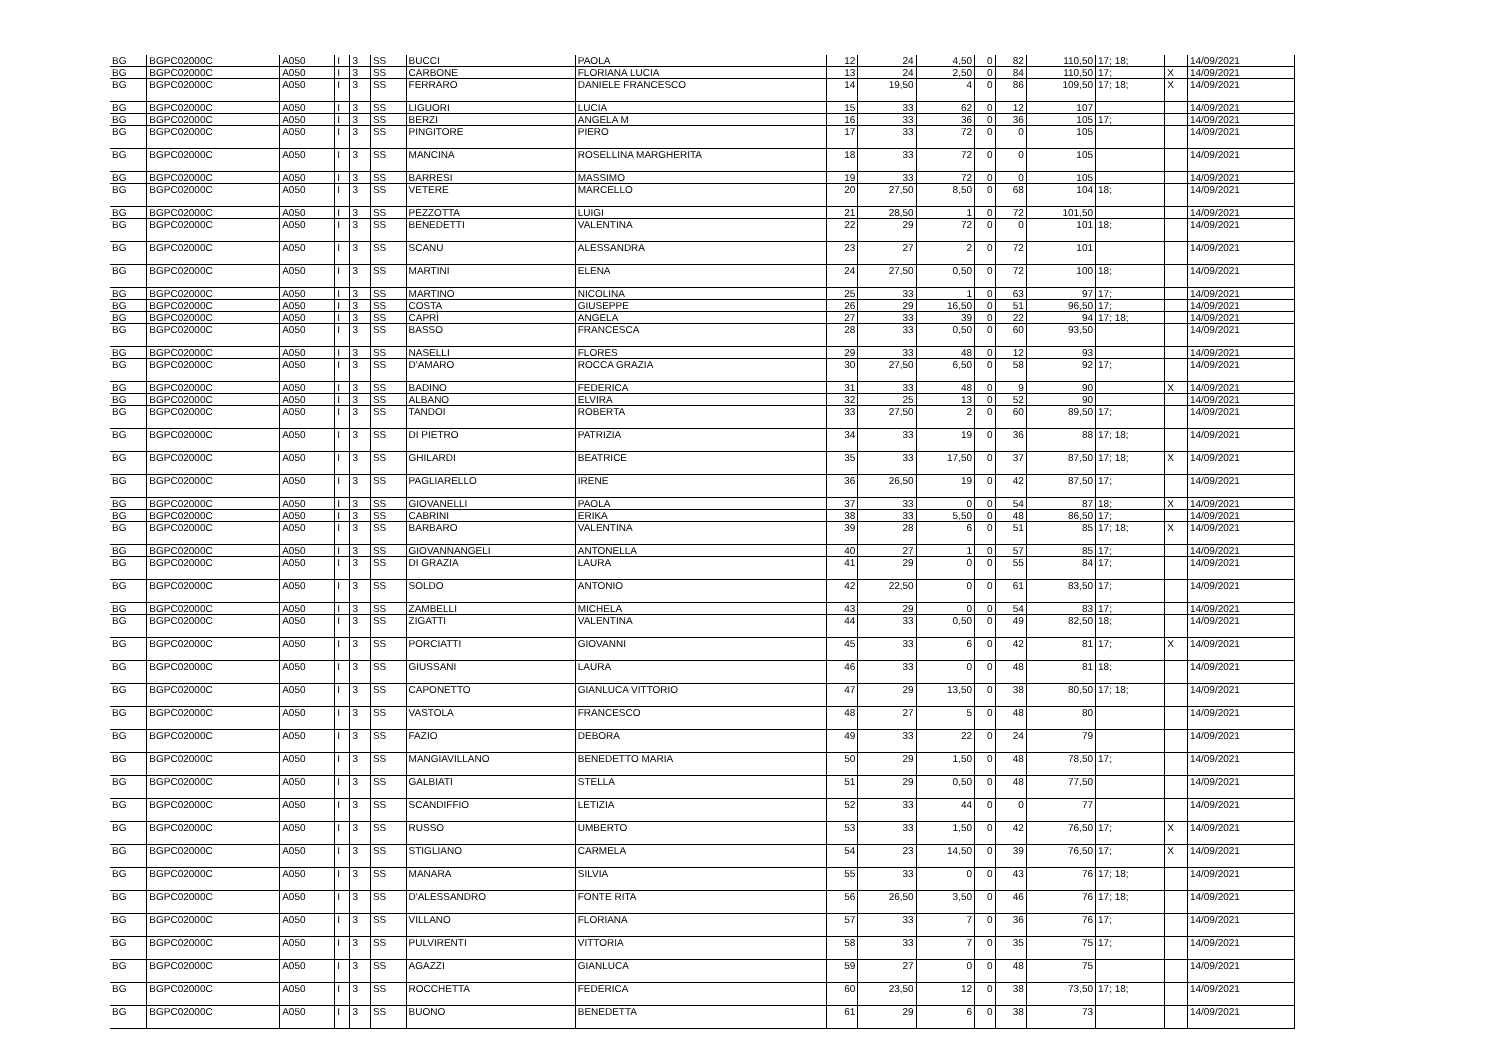| BG | BGPC02000C | A050 | I | 3 | SS | BUCCI | PAOLA | 12 | 24 | 4,50 | 0 | 82 | 110,50 | 17; 18; | | 14/09/2021 |
| BG | BGPC02000C | A050 | I | 3 | SS | CARBONE | FLORIANA LUCIA | 13 | 24 | 2,50 | 0 | 84 | 110,50 | 17; | X | 14/09/2021 |
| BG | BGPC02000C | A050 | I | 3 | SS | FERRARO | DANIELE FRANCESCO | 14 | 19,50 | 4 | 0 | 86 | 109,50 | 17; 18; | X | 14/09/2021 |
| BG | BGPC02000C | A050 | I | 3 | SS | LIGUORI | LUCIA | 15 | 33 | 62 | 0 | 12 | 107 | | | 14/09/2021 |
| BG | BGPC02000C | A050 | I | 3 | SS | BERZI | ANGELA M | 16 | 33 | 36 | 0 | 36 | 105 | 17; | | 14/09/2021 |
| BG | BGPC02000C | A050 | I | 3 | SS | PINGITORE | PIERO | 17 | 33 | 72 | 0 | 0 | 105 | | | 14/09/2021 |
| BG | BGPC02000C | A050 | I | 3 | SS | MANCINA | ROSELLINA MARGHERITA | 18 | 33 | 72 | 0 | 0 | 105 | | | 14/09/2021 |
| BG | BGPC02000C | A050 | I | 3 | SS | BARRESI | MASSIMO | 19 | 33 | 72 | 0 | 0 | 105 | | | 14/09/2021 |
| BG | BGPC02000C | A050 | I | 3 | SS | VETERE | MARCELLO | 20 | 27,50 | 8,50 | 0 | 68 | 104 | 18; | | 14/09/2021 |
| BG | BGPC02000C | A050 | I | 3 | SS | PEZZOTTA | LUIGI | 21 | 28,50 | 1 | 0 | 72 | 101,50 | | | 14/09/2021 |
| BG | BGPC02000C | A050 | I | 3 | SS | BENEDETTI | VALENTINA | 22 | 29 | 72 | 0 | 0 | 101 | 18; | | 14/09/2021 |
| BG | BGPC02000C | A050 | I | 3 | SS | SCANU | ALESSANDRA | 23 | 27 | 2 | 0 | 72 | 101 | | | 14/09/2021 |
| BG | BGPC02000C | A050 | I | 3 | SS | MARTINI | ELENA | 24 | 27,50 | 0,50 | 0 | 72 | 100 | 18; | | 14/09/2021 |
| BG | BGPC02000C | A050 | I | 3 | SS | MARTINO | NICOLINA | 25 | 33 | 1 | 0 | 63 | 97 | 17; | | 14/09/2021 |
| BG | BGPC02000C | A050 | I | 3 | SS | COSTA | GIUSEPPE | 26 | 29 | 16,50 | 0 | 51 | 96,50 | 17; | | 14/09/2021 |
| BG | BGPC02000C | A050 | I | 3 | SS | CAPRÌ | ANGELA | 27 | 33 | 39 | 0 | 22 | 94 | 17; 18; | | 14/09/2021 |
| BG | BGPC02000C | A050 | I | 3 | SS | BASSO | FRANCESCA | 28 | 33 | 0,50 | 0 | 60 | 93,50 | | | 14/09/2021 |
| BG | BGPC02000C | A050 | I | 3 | SS | NASELLI | FLORES | 29 | 33 | 48 | 0 | 12 | 93 | | | 14/09/2021 |
| BG | BGPC02000C | A050 | I | 3 | SS | D'AMARO | ROCCA GRAZIA | 30 | 27,50 | 6,50 | 0 | 58 | 92 | 17; | | 14/09/2021 |
| BG | BGPC02000C | A050 | I | 3 | SS | BADINO | FEDERICA | 31 | 33 | 48 | 0 | 9 | 90 | | X | 14/09/2021 |
| BG | BGPC02000C | A050 | I | 3 | SS | ALBANO | ELVIRA | 32 | 25 | 13 | 0 | 52 | 90 | | | 14/09/2021 |
| BG | BGPC02000C | A050 | I | 3 | SS | TANDOI | ROBERTA | 33 | 27,50 | 2 | 0 | 60 | 89,50 | 17; | | 14/09/2021 |
| BG | BGPC02000C | A050 | I | 3 | SS | DI PIETRO | PATRIZIA | 34 | 33 | 19 | 0 | 36 | 88 | 17; 18; | | 14/09/2021 |
| BG | BGPC02000C | A050 | I | 3 | SS | GHILARDI | BEATRICE | 35 | 33 | 17,50 | 0 | 37 | 87,50 | 17; 18; | X | 14/09/2021 |
| BG | BGPC02000C | A050 | I | 3 | SS | PAGLIARELLO | IRENE | 36 | 26,50 | 19 | 0 | 42 | 87,50 | 17; | | 14/09/2021 |
| BG | BGPC02000C | A050 | I | 3 | SS | GIOVANELLI | PAOLA | 37 | 33 | 0 | 0 | 54 | 87 | 18; | X | 14/09/2021 |
| BG | BGPC02000C | A050 | I | 3 | SS | CABRINI | ERIKA | 38 | 33 | 5,50 | 0 | 48 | 86,50 | 17; | | 14/09/2021 |
| BG | BGPC02000C | A050 | I | 3 | SS | BARBARO | VALENTINA | 39 | 28 | 6 | 0 | 51 | 85 | 17; 18; | X | 14/09/2021 |
| BG | BGPC02000C | A050 | I | 3 | SS | GIOVANNANGELI | ANTONELLA | 40 | 27 | 1 | 0 | 57 | 85 | 17; | | 14/09/2021 |
| BG | BGPC02000C | A050 | I | 3 | SS | DI GRAZIA | LAURA | 41 | 29 | 0 | 0 | 55 | 84 | 17; | | 14/09/2021 |
| BG | BGPC02000C | A050 | I | 3 | SS | SOLDO | ANTONIO | 42 | 22,50 | 0 | 0 | 61 | 83,50 | 17; | | 14/09/2021 |
| BG | BGPC02000C | A050 | I | 3 | SS | ZAMBELLI | MICHELA | 43 | 29 | 0 | 0 | 54 | 83 | 17; | | 14/09/2021 |
| BG | BGPC02000C | A050 | I | 3 | SS | ZIGATTI | VALENTINA | 44 | 33 | 0,50 | 0 | 49 | 82,50 | 18; | | 14/09/2021 |
| BG | BGPC02000C | A050 | I | 3 | SS | PORCIATTI | GIOVANNI | 45 | 33 | 6 | 0 | 42 | 81 | 17; | X | 14/09/2021 |
| BG | BGPC02000C | A050 | I | 3 | SS | GIUSSANI | LAURA | 46 | 33 | 0 | 0 | 48 | 81 | 18; | | 14/09/2021 |
| BG | BGPC02000C | A050 | I | 3 | SS | CAPONETTO | GIANLUCA VITTORIO | 47 | 29 | 13,50 | 0 | 38 | 80,50 | 17; 18; | | 14/09/2021 |
| BG | BGPC02000C | A050 | I | 3 | SS | VASTOLA | FRANCESCO | 48 | 27 | 5 | 0 | 48 | 80 | | | 14/09/2021 |
| BG | BGPC02000C | A050 | I | 3 | SS | FAZIO | DEBORA | 49 | 33 | 22 | 0 | 24 | 79 | | | 14/09/2021 |
| BG | BGPC02000C | A050 | I | 3 | SS | MANGIAVILLANO | BENEDETTO MARIA | 50 | 29 | 1,50 | 0 | 48 | 78,50 | 17; | | 14/09/2021 |
| BG | BGPC02000C | A050 | I | 3 | SS | GALBIATI | STELLA | 51 | 29 | 0,50 | 0 | 48 | 77,50 | | | 14/09/2021 |
| BG | BGPC02000C | A050 | I | 3 | SS | SCANDIFFIO | LETIZIA | 52 | 33 | 44 | 0 | 0 | 77 | | | 14/09/2021 |
| BG | BGPC02000C | A050 | I | 3 | SS | RUSSO | UMBERTO | 53 | 33 | 1,50 | 0 | 42 | 76,50 | 17; | X | 14/09/2021 |
| BG | BGPC02000C | A050 | I | 3 | SS | STIGLIANO | CARMELA | 54 | 23 | 14,50 | 0 | 39 | 76,50 | 17; | X | 14/09/2021 |
| BG | BGPC02000C | A050 | I | 3 | SS | MANARA | SILVIA | 55 | 33 | 0 | 0 | 43 | 76 | 17; 18; | | 14/09/2021 |
| BG | BGPC02000C | A050 | I | 3 | SS | D'ALESSANDRO | FONTE RITA | 56 | 26,50 | 3,50 | 0 | 46 | 76 | 17; 18; | | 14/09/2021 |
| BG | BGPC02000C | A050 | I | 3 | SS | VILLANO | FLORIANA | 57 | 33 | 7 | 0 | 36 | 76 | 17; | | 14/09/2021 |
| BG | BGPC02000C | A050 | I | 3 | SS | PULVIRENTI | VITTORIA | 58 | 33 | 7 | 0 | 35 | 75 | 17; | | 14/09/2021 |
| BG | BGPC02000C | A050 | I | 3 | SS | AGAZZI | GIANLUCA | 59 | 27 | 0 | 0 | 48 | 75 | | | 14/09/2021 |
| BG | BGPC02000C | A050 | I | 3 | SS | ROCCHETTA | FEDERICA | 60 | 23,50 | 12 | 0 | 38 | 73,50 | 17; 18; | | 14/09/2021 |
| BG | BGPC02000C | A050 | I | 3 | SS | BUONO | BENEDETTA | 61 | 29 | 6 | 0 | 38 | 73 | | | 14/09/2021 |